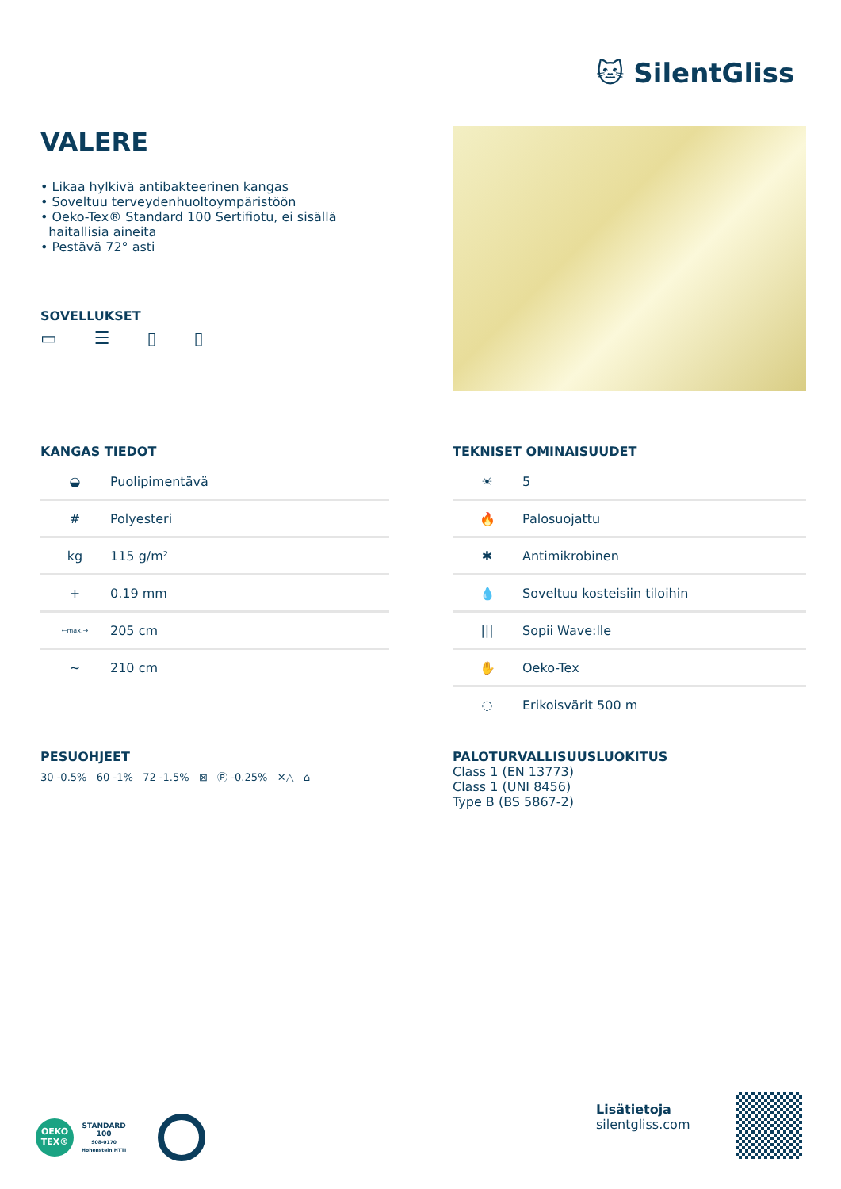🐱 SilentGliss
VALERE
• Likaa hylkivä antibakteerinen kangas
• Soveltuu terveydenhuoltoympäristöön
• Oeko-Tex® Standard 100 Sertifiotu, ei sisällä
haitallisia aineita
• Pestävä 72° asti
SOVELLUKSET
▭ ☰ ▯ ▯
KANGAS TIEDOT
| ◒ | Puolipimentävä |
| # | Polyesteri |
| kg | 115 g/m² |
| + | 0.19 mm |
| ←max.→ | 205 cm |
| ~ | 210 cm |
TEKNISET OMINAISUUDET
| ☀ | 5 |
| 🔥 | Palosuojattu |
| ✱ | Antimikrobinen |
| 💧 | Soveltuu kosteisiin tiloihin |
| /// | Sopii Wave:lle |
| ✋ | Oeko-Tex |
| ◌ | Erikoisvärit 500 m |
PESUOHJEET
30 -0.5% 60 -1% 72 -1.5% ⊠ Ⓟ -0.25% ✕△ ⌂
PALOTURVALLISUUSLUOKITUS
Class 1 (EN 13773)
Class 1 (UNI 8456)
Type B (BS 5867-2)
OEKO TEX®
STANDARD
100
S08-0170
Hohenstein HTTI
Lisätietoja
silentgliss.com